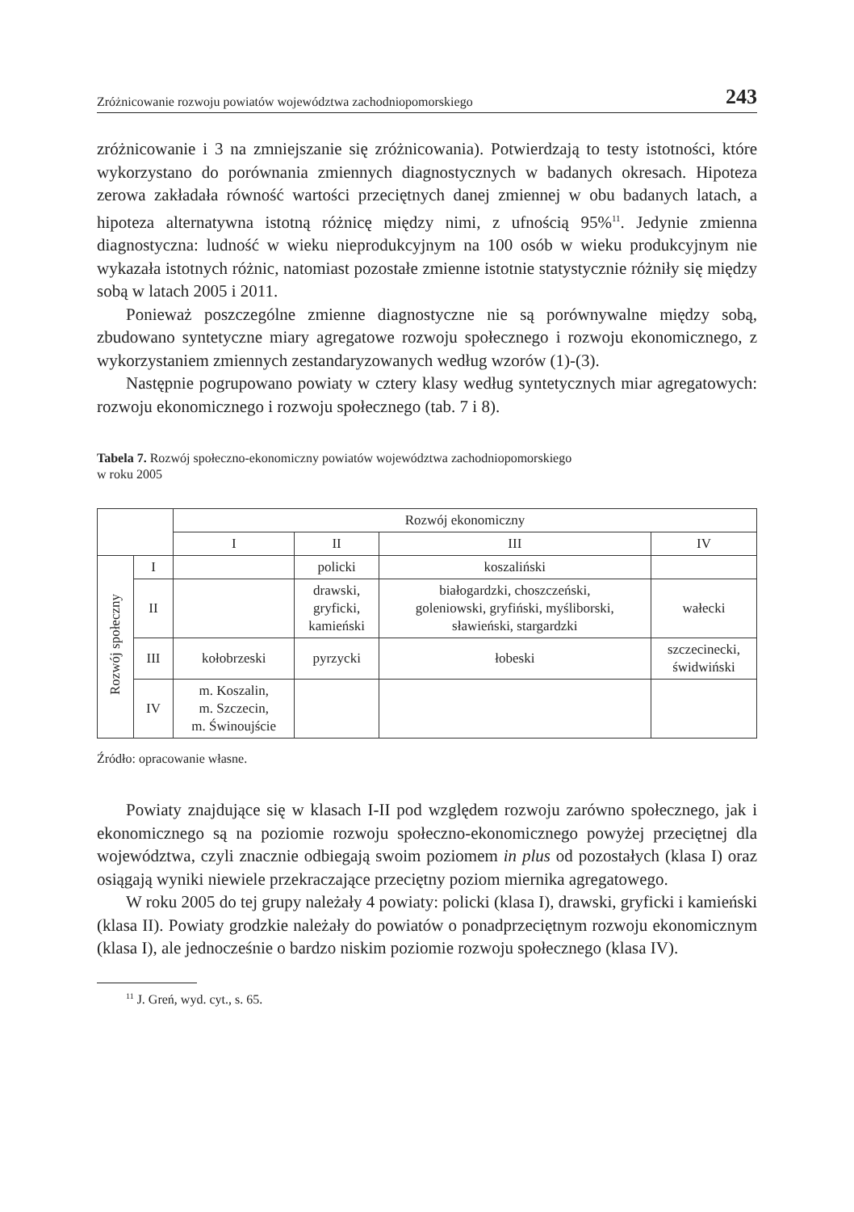Zróżnicowanie rozwoju powiatów województwa zachodniopomorskiego 243
zróżnicowanie i 3 na zmniejszanie się zróżnicowania). Potwierdzają to testy istotności, które wykorzystano do porównania zmiennych diagnostycznych w badanych okresach. Hipoteza zerowa zakładała równość wartości przeciętnych danej zmiennej w obu badanych latach, a hipoteza alternatywna istotną różnicę między nimi, z ufnością 95%<sup>11</sup>. Jedynie zmienna diagnostyczna: ludność w wieku nieprodukcyjnym na 100 osób w wieku produkcyjnym nie wykazała istotnych różnic, natomiast pozostałe zmienne istotnie statystycznie różniły się między sobą w latach 2005 i 2011.
Ponieważ poszczególne zmienne diagnostyczne nie są porównywalne między sobą, zbudowano syntetyczne miary agregatowe rozwoju społecznego i rozwoju ekonomicznego, z wykorzystaniem zmiennych zestandaryzowanych według wzorów (1)-(3).
Następnie pogrupowano powiaty w cztery klasy według syntetycznych miar agregatowych: rozwoju ekonomicznego i rozwoju społecznego (tab. 7 i 8).
Tabela 7. Rozwój społeczno-ekonomiczny powiatów województwa zachodniopomorskiego
w roku 2005
| | | Rozwój ekonomiczny | | | |
| | | I | II | III | IV |
| Rozwój społeczny | I | | policki | koszaliński | |
| | II | | drawski, gryficki, kamieński | białogardzki, choszczeński, goleniowski, gryfiński, myśliborski, sławieński, stargardzki | wałecki |
| | III | kołobrzeski | pyrzycki | łobeski | szczecinecki, świdwiński |
| | IV | m. Koszalin, m. Szczecin, m. Świnoujście | | | |
Źródło: opracowanie własne.
Powiaty znajdujące się w klasach I-II pod względem rozwoju zarówno społecznego, jak i ekonomicznego są na poziomie rozwoju społeczno-ekonomicznego powyżej przeciętnej dla województwa, czyli znacznie odbiegają swoim poziomem in plus od pozostałych (klasa I) oraz osiągają wyniki niewiele przekraczające przeciętny poziom miernika agregatowego.
W roku 2005 do tej grupy należały 4 powiaty: policki (klasa I), drawski, gryficki i kamieński (klasa II). Powiaty grodzkie należały do powiatów o ponadprzeciętnym rozwoju ekonomicznym (klasa I), ale jednocześnie o bardzo niskim poziomie rozwoju społecznego (klasa IV).
<sup>11</sup> J. Greń, wyd. cyt., s. 65.